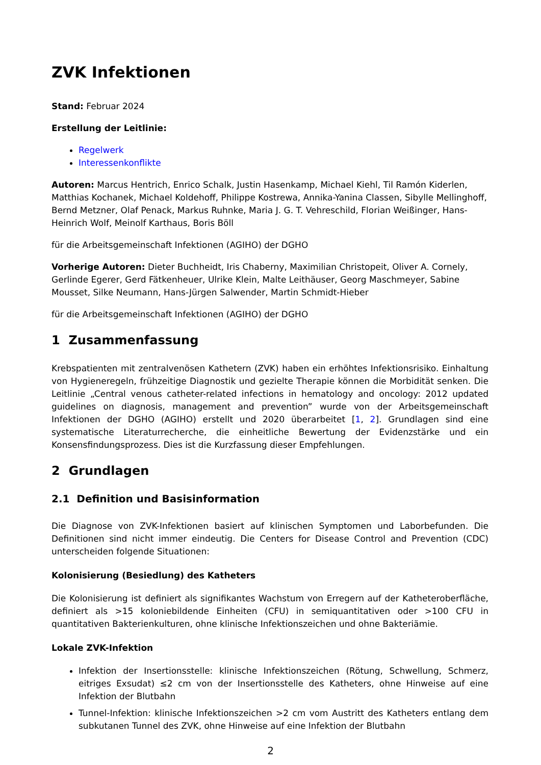ZVK Infektionen
Stand: Februar 2024
Erstellung der Leitlinie:
Regelwerk
Interessenkonflikte
Autoren: Marcus Hentrich, Enrico Schalk, Justin Hasenkamp, Michael Kiehl, Til Ramón Kiderlen, Matthias Kochanek, Michael Koldehoff, Philippe Kostrewa, Annika-Yanina Classen, Sibylle Mellinghoff, Bernd Metzner, Olaf Penack, Markus Ruhnke, Maria J. G. T. Vehreschild, Florian Weißinger, Hans-Heinrich Wolf, Meinolf Karthaus, Boris Böll
für die Arbeitsgemeinschaft Infektionen (AGIHO) der DGHO
Vorherige Autoren: Dieter Buchheidt, Iris Chaberny, Maximilian Christopeit, Oliver A. Cornely, Gerlinde Egerer, Gerd Fätkenheuer, Ulrike Klein, Malte Leithäuser, Georg Maschmeyer, Sabine Mousset, Silke Neumann, Hans-Jürgen Salwender, Martin Schmidt-Hieber
für die Arbeitsgemeinschaft Infektionen (AGIHO) der DGHO
1 Zusammenfassung
Krebspatienten mit zentralvenösen Kathetern (ZVK) haben ein erhöhtes Infektionsrisiko. Einhaltung von Hygieneregeln, frühzeitige Diagnostik und gezielte Therapie können die Morbidität senken. Die Leitlinie „Central venous catheter-related infections in hematology and oncology: 2012 updated guidelines on diagnosis, management and prevention” wurde von der Arbeitsgemeinschaft Infektionen der DGHO (AGIHO) erstellt und 2020 überarbeitet [1, 2]. Grundlagen sind eine systematische Literaturrecherche, die einheitliche Bewertung der Evidenzstärke und ein Konsensfindungsprozess. Dies ist die Kurzfassung dieser Empfehlungen.
2 Grundlagen
2.1 Definition und Basisinformation
Die Diagnose von ZVK-Infektionen basiert auf klinischen Symptomen und Laborbefunden. Die Definitionen sind nicht immer eindeutig. Die Centers for Disease Control and Prevention (CDC) unterscheiden folgende Situationen:
Kolonisierung (Besiedlung) des Katheters
Die Kolonisierung ist definiert als signifikantes Wachstum von Erregern auf der Katheteroberfläche, definiert als >15 koloniebildende Einheiten (CFU) in semiquantitativen oder >100 CFU in quantitativen Bakterienkulturen, ohne klinische Infektionszeichen und ohne Bakteriämie.
Lokale ZVK-Infektion
Infektion der Insertionsstelle: klinische Infektionszeichen (Rötung, Schwellung, Schmerz, eitriges Exsudat) ≤2 cm von der Insertionsstelle des Katheters, ohne Hinweise auf eine Infektion der Blutbahn
Tunnel-Infektion: klinische Infektionszeichen >2 cm vom Austritt des Katheters entlang dem subkutanen Tunnel des ZVK, ohne Hinweise auf eine Infektion der Blutbahn
2